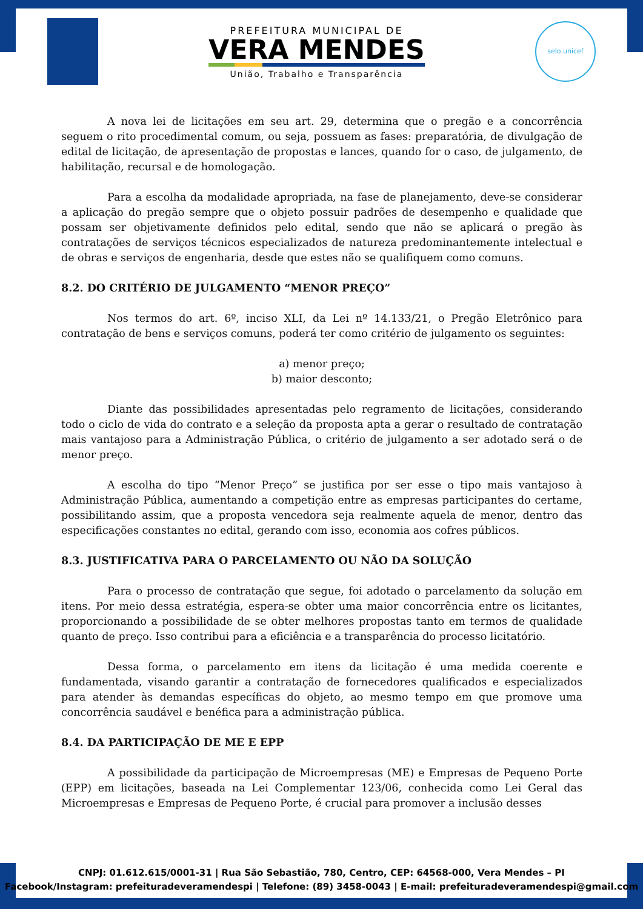PREFEITURA MUNICIPAL DE
VERA MENDES
União, Trabalho e Transparência
selo unicef
A nova lei de licitações em seu art. 29, determina que o pregão e a concorrência seguem o rito procedimental comum, ou seja, possuem as fases: preparatória, de divulgação de edital de licitação, de apresentação de propostas e lances, quando for o caso, de julgamento, de habilitação, recursal e de homologação.
Para a escolha da modalidade apropriada, na fase de planejamento, deve-se considerar a aplicação do pregão sempre que o objeto possuir padrões de desempenho e qualidade que possam ser objetivamente definidos pelo edital, sendo que não se aplicará o pregão às contratações de serviços técnicos especializados de natureza predominantemente intelectual e de obras e serviços de engenharia, desde que estes não se qualifiquem como comuns.
8.2. DO CRITÉRIO DE JULGAMENTO “MENOR PREÇO”
Nos termos do art. 6º, inciso XLI, da Lei nº 14.133/21, o Pregão Eletrônico para contratação de bens e serviços comuns, poderá ter como critério de julgamento os seguintes:
a) menor preço;
b) maior desconto;
Diante das possibilidades apresentadas pelo regramento de licitações, considerando todo o ciclo de vida do contrato e a seleção da proposta apta a gerar o resultado de contratação mais vantajoso para a Administração Pública, o critério de julgamento a ser adotado será o de menor preço.
A escolha do tipo “Menor Preço” se justifica por ser esse o tipo mais vantajoso à Administração Pública, aumentando a competição entre as empresas participantes do certame, possibilitando assim, que a proposta vencedora seja realmente aquela de menor, dentro das especificações constantes no edital, gerando com isso, economia aos cofres públicos.
8.3. JUSTIFICATIVA PARA O PARCELAMENTO OU NÃO DA SOLUÇÃO
Para o processo de contratação que segue, foi adotado o parcelamento da solução em itens. Por meio dessa estratégia, espera-se obter uma maior concorrência entre os licitantes, proporcionando a possibilidade de se obter melhores propostas tanto em termos de qualidade quanto de preço. Isso contribui para a eficiência e a transparência do processo licitatório.
Dessa forma, o parcelamento em itens da licitação é uma medida coerente e fundamentada, visando garantir a contratação de fornecedores qualificados e especializados para atender às demandas específicas do objeto, ao mesmo tempo em que promove uma concorrência saudável e benéfica para a administração pública.
8.4. DA PARTICIPAÇÃO DE ME E EPP
A possibilidade da participação de Microempresas (ME) e Empresas de Pequeno Porte (EPP) em licitações, baseada na Lei Complementar 123/06, conhecida como Lei Geral das Microempresas e Empresas de Pequeno Porte, é crucial para promover a inclusão desses
CNPJ: 01.612.615/0001-31 | Rua São Sebastião, 780, Centro, CEP: 64568-000, Vera Mendes – PI
Facebook/Instagram: prefeituradeveramendespi | Telefone: (89) 3458-0043 | E-mail: prefeituradeveramendespi@gmail.com